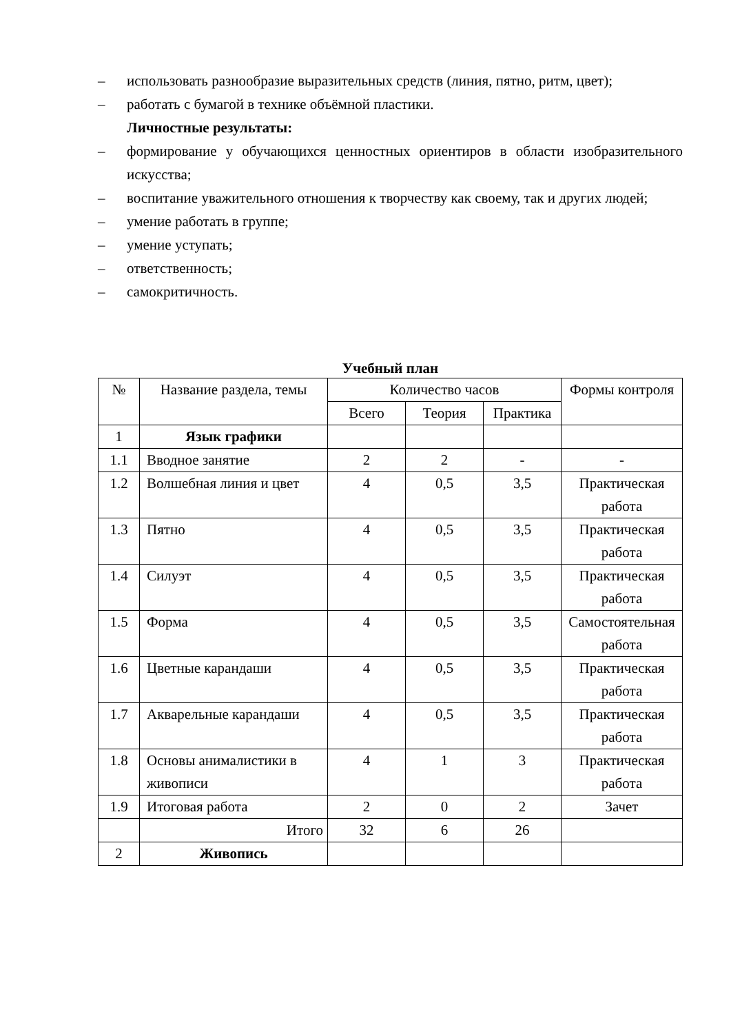– использовать разнообразие выразительных средств (линия, пятно, ритм, цвет);
– работать с бумагой в технике объёмной пластики.
Личностные результаты:
– формирование у обучающихся ценностных ориентиров в области изобразительного искусства;
– воспитание уважительного отношения к творчеству как своему, так и других людей;
– умение работать в группе;
– умение уступать;
– ответственность;
– самокритичность.
Учебный план
| № | Название раздела, темы | Количество часов | | | Формы контроля |
| --- | --- | --- | --- | --- | --- |
| | | Всего | Теория | Практика | |
| 1 | Язык графики | | | | |
| 1.1 | Вводное занятие | 2 | 2 | - | - |
| 1.2 | Волшебная линия и цвет | 4 | 0,5 | 3,5 | Практическая работа |
| 1.3 | Пятно | 4 | 0,5 | 3,5 | Практическая работа |
| 1.4 | Силуэт | 4 | 0,5 | 3,5 | Практическая работа |
| 1.5 | Форма | 4 | 0,5 | 3,5 | Самостоятельная работа |
| 1.6 | Цветные карандаши | 4 | 0,5 | 3,5 | Практическая работа |
| 1.7 | Акварельные карандаши | 4 | 0,5 | 3,5 | Практическая работа |
| 1.8 | Основы анималистики в живописи | 4 | 1 | 3 | Практическая работа |
| 1.9 | Итоговая работа | 2 | 0 | 2 | Зачет |
| | Итого | 32 | 6 | 26 | |
| 2 | Живопись | | | | |